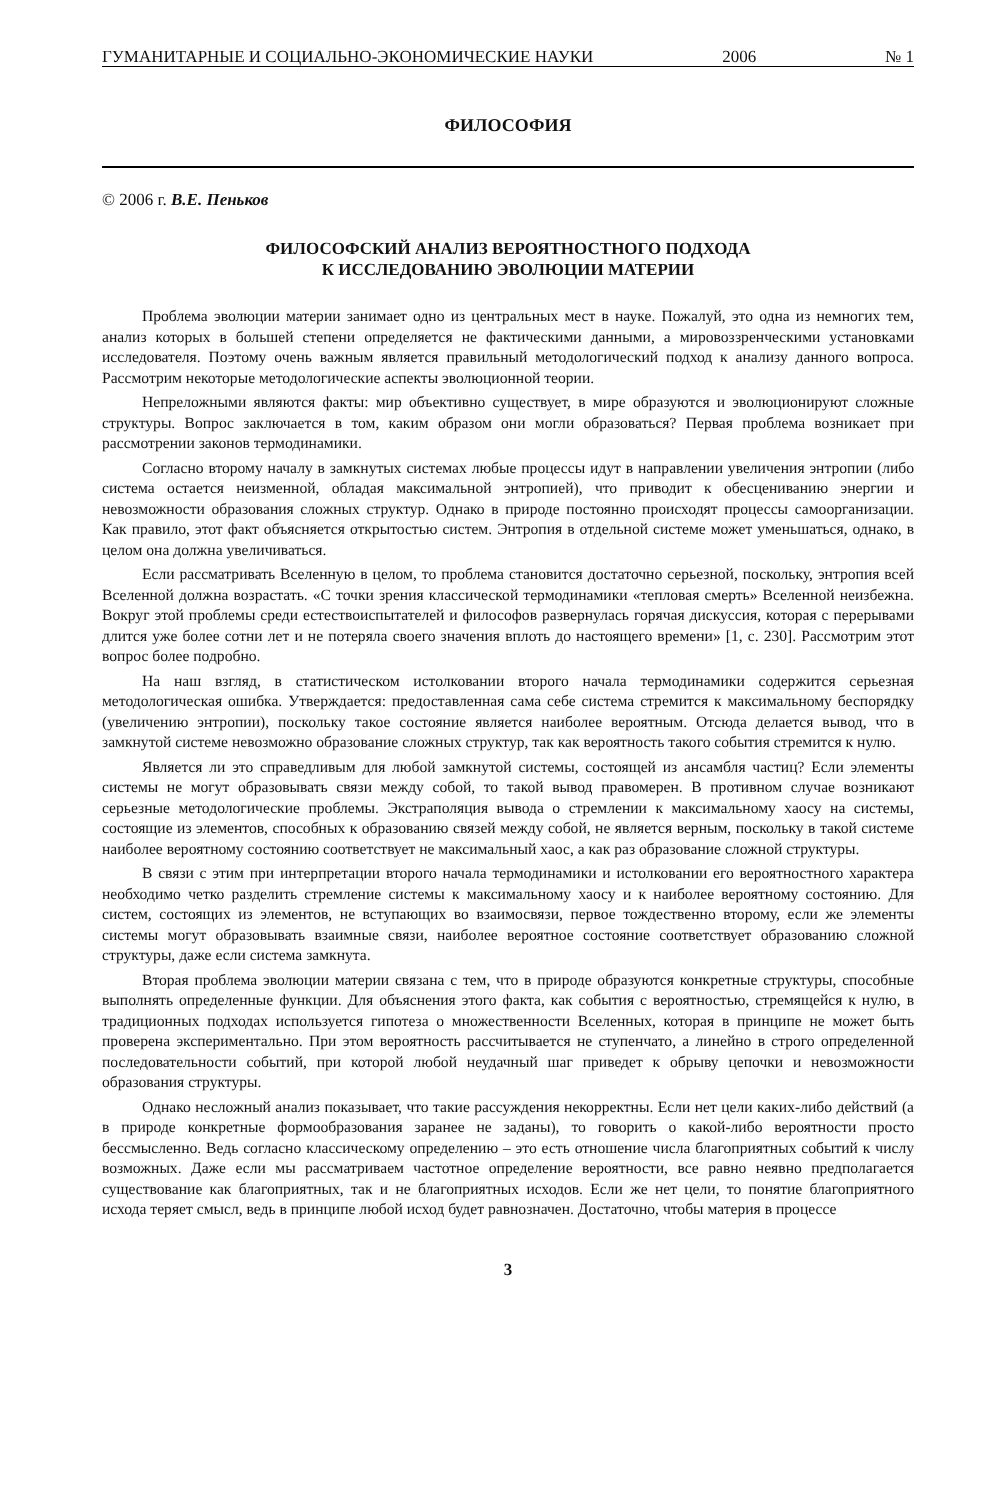ГУМАНИТАРНЫЕ И СОЦИАЛЬНО-ЭКОНОМИЧЕСКИЕ НАУКИ 2006 № 1
ФИЛОСОФИЯ
© 2006 г. В.Е. Пеньков
ФИЛОСОФСКИЙ АНАЛИЗ ВЕРОЯТНОСТНОГО ПОДХОДА
К ИССЛЕДОВАНИЮ ЭВОЛЮЦИИ МАТЕРИИ
Проблема эволюции материи занимает одно из центральных мест в науке. Пожалуй, это одна из немногих тем, анализ которых в большей степени определяется не фактическими данными, а мировоззренческими установками исследователя. Поэтому очень важным является правильный методологический подход к анализу данного вопроса. Рассмотрим некоторые методологические аспекты эволюционной теории.
Непреложными являются факты: мир объективно существует, в мире образуются и эволюционируют сложные структуры. Вопрос заключается в том, каким образом они могли образоваться? Первая проблема возникает при рассмотрении законов термодинамики.
Согласно второму началу в замкнутых системах любые процессы идут в направлении увеличения энтропии (либо система остается неизменной, обладая максимальной энтропией), что приводит к обесцениванию энергии и невозможности образования сложных структур. Однако в природе постоянно происходят процессы самоорганизации. Как правило, этот факт объясняется открытостью систем. Энтропия в отдельной системе может уменьшаться, однако, в целом она должна увеличиваться.
Если рассматривать Вселенную в целом, то проблема становится достаточно серьезной, поскольку, энтропия всей Вселенной должна возрастать. «С точки зрения классической термодинамики «тепловая смерть» Вселенной неизбежна. Вокруг этой проблемы среди естествоиспытателей и философов развернулась горячая дискуссия, которая с перерывами длится уже более сотни лет и не потеряла своего значения вплоть до настоящего времени» [1, с. 230]. Рассмотрим этот вопрос более подробно.
На наш взгляд, в статистическом истолковании второго начала термодинамики содержится серьезная методологическая ошибка. Утверждается: предоставленная сама себе система стремится к максимальному беспорядку (увеличению энтропии), поскольку такое состояние является наиболее вероятным. Отсюда делается вывод, что в замкнутой системе невозможно образование сложных структур, так как вероятность такого события стремится к нулю.
Является ли это справедливым для любой замкнутой системы, состоящей из ансамбля частиц? Если элементы системы не могут образовывать связи между собой, то такой вывод правомерен. В противном случае возникают серьезные методологические проблемы. Экстраполяция вывода о стремлении к максимальному хаосу на системы, состоящие из элементов, способных к образованию связей между собой, не является верным, поскольку в такой системе наиболее вероятному состоянию соответствует не максимальный хаос, а как раз образование сложной структуры.
В связи с этим при интерпретации второго начала термодинамики и истолковании его вероятностного характера необходимо четко разделить стремление системы к максимальному хаосу и к наиболее вероятному состоянию. Для систем, состоящих из элементов, не вступающих во взаимосвязи, первое тождественно второму, если же элементы системы могут образовывать взаимные связи, наиболее вероятное состояние соответствует образованию сложной структуры, даже если система замкнута.
Вторая проблема эволюции материи связана с тем, что в природе образуются конкретные структуры, способные выполнять определенные функции. Для объяснения этого факта, как события с вероятностью, стремящейся к нулю, в традиционных подходах используется гипотеза о множественности Вселенных, которая в принципе не может быть проверена экспериментально. При этом вероятность рассчитывается не ступенчато, а линейно в строго определенной последовательности событий, при которой любой неудачный шаг приведет к обрыву цепочки и невозможности образования структуры.
Однако несложный анализ показывает, что такие рассуждения некорректны. Если нет цели каких-либо действий (а в природе конкретные формообразования заранее не заданы), то говорить о какой-либо вероятности просто бессмысленно. Ведь согласно классическому определению – это есть отношение числа благоприятных событий к числу возможных. Даже если мы рассматриваем частотное определение вероятности, все равно неявно предполагается существование как благоприятных, так и не благоприятных исходов. Если же нет цели, то понятие благоприятного исхода теряет смысл, ведь в принципе любой исход будет равнозначен. Достаточно, чтобы материя в процессе
3